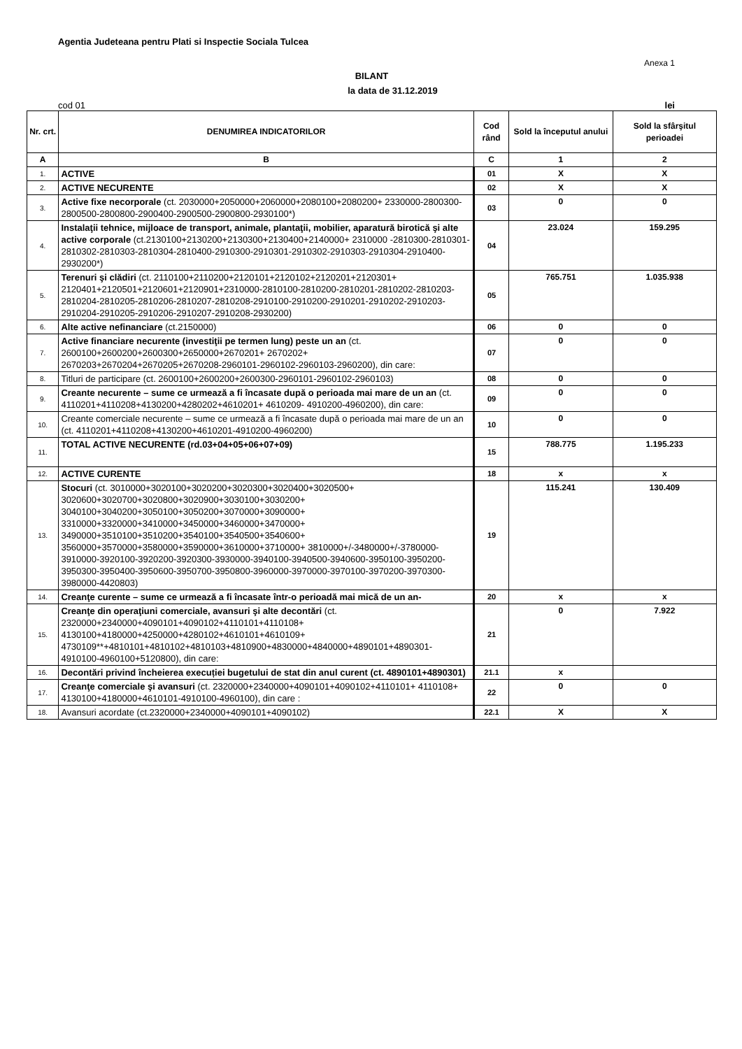Agentia Judeteana pentru Plati si Inspectie Sociala Tulcea
Anexa 1
BILANT
la data de 31.12.2019
cod 01 lei
| Nr. crt. | DENUMIREA INDICATORILOR | Cod rând | Sold la începutul anului | Sold la sfârşitul perioadei |
| --- | --- | --- | --- | --- |
| A | B | C | 1 | 2 |
| 1. | ACTIVE | 01 | X | X |
| 2. | ACTIVE NECURENTE | 02 | X | X |
| 3. | Active fixe necorporale (ct. 2030000+2050000+2060000+2080100+2080200+ 2330000-2800300-2800500-2800800-2900400-2900500-2900800-2930100*) | 03 | 0 | 0 |
| 4. | Instalaţii tehnice, mijloace de transport, animale, plantaţii, mobilier, aparatură birotică şi alte active corporale (ct.2130100+2130200+2130300+2130400+2140000+ 2310000 -2810300-2810301-2810302-2810303-2810304-2810400-2910300-2910301-2910302-2910303-2910304-2910400-2930200*) | 04 | 23.024 | 159.295 |
| 5. | Terenuri şi clădiri (ct. 2110100+2110200+2120101+2120102+2120201+2120301+ 2120401+2120501+2120601+2120901+2310000-2810100-2810200-2810201-2810202-2810203-2810204-2810205-2810206-2810207-2810208-2910100-2910200-2910201-2910202-2910203-2910204-2910205-2910206-2910207-2910208-2930200) | 05 | 765.751 | 1.035.938 |
| 6. | Alte active nefinanciare (ct.2150000) | 06 | 0 | 0 |
| 7. | Active financiare necurente (investiţii pe termen lung) peste un an (ct. 2600100+2600200+2600300+2650000+2670201+ 2670202+ 2670203+2670204+2670205+2670208-2960101-2960102-2960103-2960200), din care: | 07 | 0 | 0 |
| 8. | Titluri de participare (ct. 2600100+2600200+2600300-2960101-2960102-2960103) | 08 | 0 | 0 |
| 9. | Creante necurente – sume ce urmează a fi încasate după o perioada mai mare de un an (ct. 4110201+4110208+4130200+4280202+4610201+ 4610209- 4910200-4960200), din care: | 09 | 0 | 0 |
| 10. | Creante comerciale necurente – sume ce urmează a fi încasate după o perioada mai mare de un an (ct. 4110201+4110208+4130200+4610201-4910200-4960200) | 10 | 0 | 0 |
| 11. | TOTAL ACTIVE NECURENTE (rd.03+04+05+06+07+09) | 15 | 788.775 | 1.195.233 |
| 12. | ACTIVE CURENTE | 18 | x | x |
| 13. | Stocuri (ct. 3010000+3020100+3020200+3020300+3020400+3020500+ 3020600+3020700+3020800+3020900+3030100+3030200+ 3040100+3040200+3050100+3050200+3070000+3090000+ 3310000+3320000+3410000+3450000+3460000+3470000+ 3490000+3510100+3510200+3540100+3540500+3540600+ 3560000+3570000+3580000+3590000+3610000+3710000+ 3810000+/-3480000+/-3780000-3910000-3920100-3920200-3920300-3930000-3940100-3940500-3940600-3950100-3950200-3950300-3950400-3950600-3950700-3950800-3960000-3970000-3970100-3970200-3970300-3980000-4420803) | 19 | 115.241 | 130.409 |
| 14. | Creanţe curente – sume ce urmează a fi încasate într-o perioadă mai mică de un an- | 20 | x | x |
| 15. | Creanţe din operaţiuni comerciale, avansuri şi alte decontări (ct. 2320000+2340000+4090101+4090102+4110101+4110108+ 4130100+4180000+4250000+4280102+4610101+4610109+ 4730109**+4810101+4810102+4810103+4810900+4830000+4840000+4890101+4890301-4910100-4960100+5120800), din care: | 21 | 0 | 7.922 |
| 16. | Decontări privind încheierea execuției bugetului de stat din anul curent (ct. 4890101+4890301) | 21.1 | x | |
| 17. | Creanţe comerciale şi avansuri (ct. 2320000+2340000+4090101+4090102+4110101+ 4110108+ 4130100+4180000+4610101-4910100-4960100), din care : | 22 | 0 | 0 |
| 18. | Avansuri acordate (ct.2320000+2340000+4090101+4090102) | 22.1 | X | X |